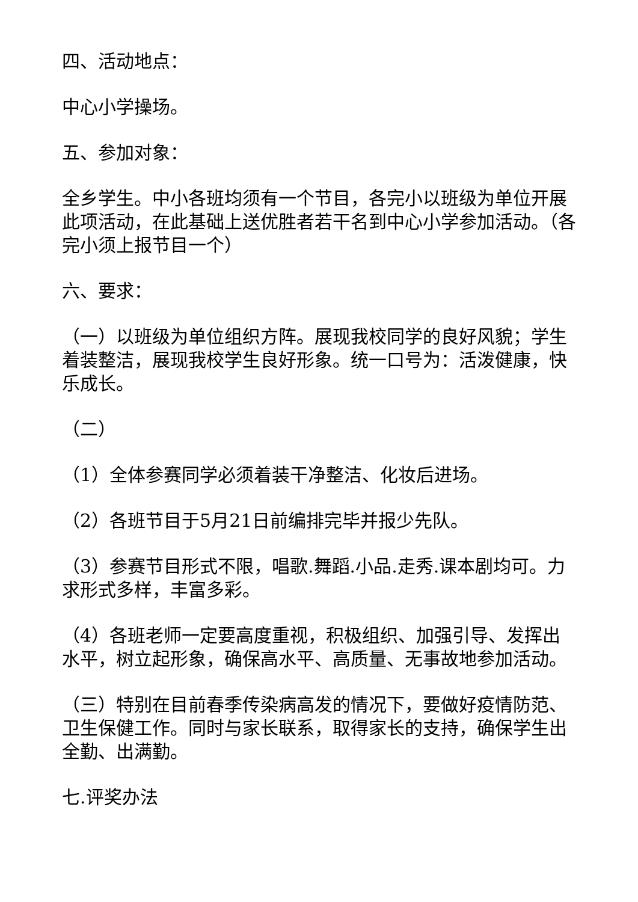四、活动地点：
中心小学操场。
五、参加对象：
全乡学生。中小各班均须有一个节目，各完小以班级为单位开展此项活动，在此基础上送优胜者若干名到中心小学参加活动。（各完小须上报节目一个）
六、要求：
（一）以班级为单位组织方阵。展现我校同学的良好风貌；学生着装整洁，展现我校学生良好形象。统一口号为：活泼健康，快乐成长。
（二）
（1）全体参赛同学必须着装干净整洁、化妆后进场。
（2）各班节目于5月21日前编排完毕并报少先队。
（3）参赛节目形式不限，唱歌.舞蹈.小品.走秀.课本剧均可。力求形式多样，丰富多彩。
（4）各班老师一定要高度重视，积极组织、加强引导、发挥出水平，树立起形象，确保高水平、高质量、无事故地参加活动。
（三）特别在目前春季传染病高发的情况下，要做好疫情防范、卫生保健工作。同时与家长联系，取得家长的支持，确保学生出全勤、出满勤。
七.评奖办法